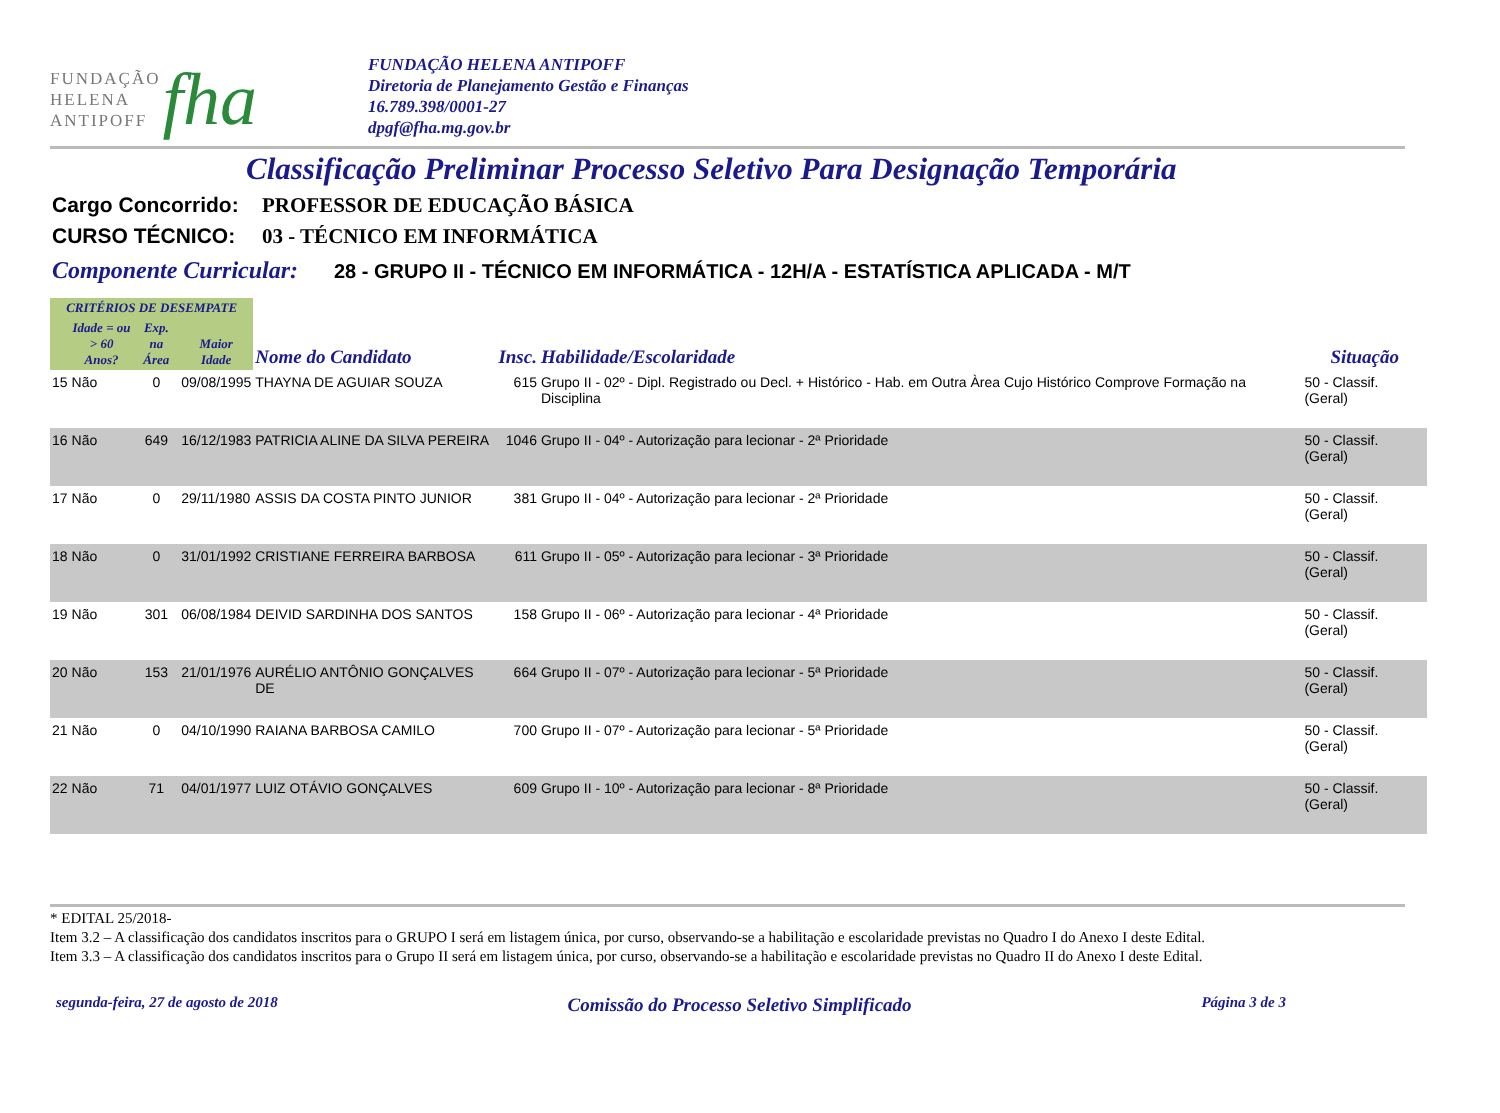FUNDAÇÃO
HELENA
ANTIPOFF
fha
FUNDAÇÃO HELENA ANTIPOFF
Diretoria de Planejamento Gestão e Finanças
16.789.398/0001-27
dpgf@fha.mg.gov.br
Classificação Preliminar Processo Seletivo Para Designação Temporária
Cargo Concorrido: PROFESSOR DE EDUCAÇÃO BÁSICA
CURSO TÉCNICO: 03 - TÉCNICO EM INFORMÁTICA
Componente Curricular: 28 - GRUPO II - TÉCNICO EM INFORMÁTICA - 12H/A - ESTATÍSTICA APLICADA - M/T
| CRITÉRIOS DE DESEMPATE | | | | | | | |
| --- | --- | --- | --- | --- | --- | --- | --- |
| | Idade = ou > 60 Anos? | Exp. na Área | Maior Idade | Nome do Candidato | Insc. | Habilidade/Escolaridade | Situação |
| 15 | Não | 0 | 09/08/1995 | THAYNA DE AGUIAR SOUZA | 615 | Grupo II - 02º - Dipl. Registrado ou Decl. + Histórico - Hab. em Outra Àrea Cujo Histórico Comprove Formação na Disciplina | 50 - Classif. (Geral) |
| 16 | Não | 649 | 16/12/1983 | PATRICIA ALINE DA SILVA PEREIRA | 1046 | Grupo II - 04º - Autorização para lecionar - 2ª Prioridade | 50 - Classif. (Geral) |
| 17 | Não | 0 | 29/11/1980 | ASSIS DA COSTA PINTO JUNIOR | 381 | Grupo II - 04º - Autorização para lecionar - 2ª Prioridade | 50 - Classif. (Geral) |
| 18 | Não | 0 | 31/01/1992 | CRISTIANE FERREIRA BARBOSA | 611 | Grupo II - 05º - Autorização para lecionar - 3ª Prioridade | 50 - Classif. (Geral) |
| 19 | Não | 301 | 06/08/1984 | DEIVID SARDINHA DOS SANTOS | 158 | Grupo II - 06º - Autorização para lecionar - 4ª Prioridade | 50 - Classif. (Geral) |
| 20 | Não | 153 | 21/01/1976 | AURÉLIO ANTÔNIO GONÇALVES DE | 664 | Grupo II - 07º - Autorização para lecionar - 5ª Prioridade | 50 - Classif. (Geral) |
| 21 | Não | 0 | 04/10/1990 | RAIANA BARBOSA CAMILO | 700 | Grupo II - 07º - Autorização para lecionar - 5ª Prioridade | 50 - Classif. (Geral) |
| 22 | Não | 71 | 04/01/1977 | LUIZ OTÁVIO GONÇALVES | 609 | Grupo II - 10º - Autorização para lecionar - 8ª Prioridade | 50 - Classif. (Geral) |
* EDITAL 25/2018-
Item 3.2 – A classificação dos candidatos inscritos para o GRUPO I será em listagem única, por curso, observando-se a habilitação e escolaridade previstas no Quadro I do Anexo I deste Edital.
Item 3.3 – A classificação dos candidatos inscritos para o Grupo II será em listagem única, por curso, observando-se a habilitação e escolaridade previstas no Quadro II do Anexo I deste Edital.
segunda-feira, 27 de agosto de 2018 Comissão do Processo Seletivo Simplificado Página 3 de 3